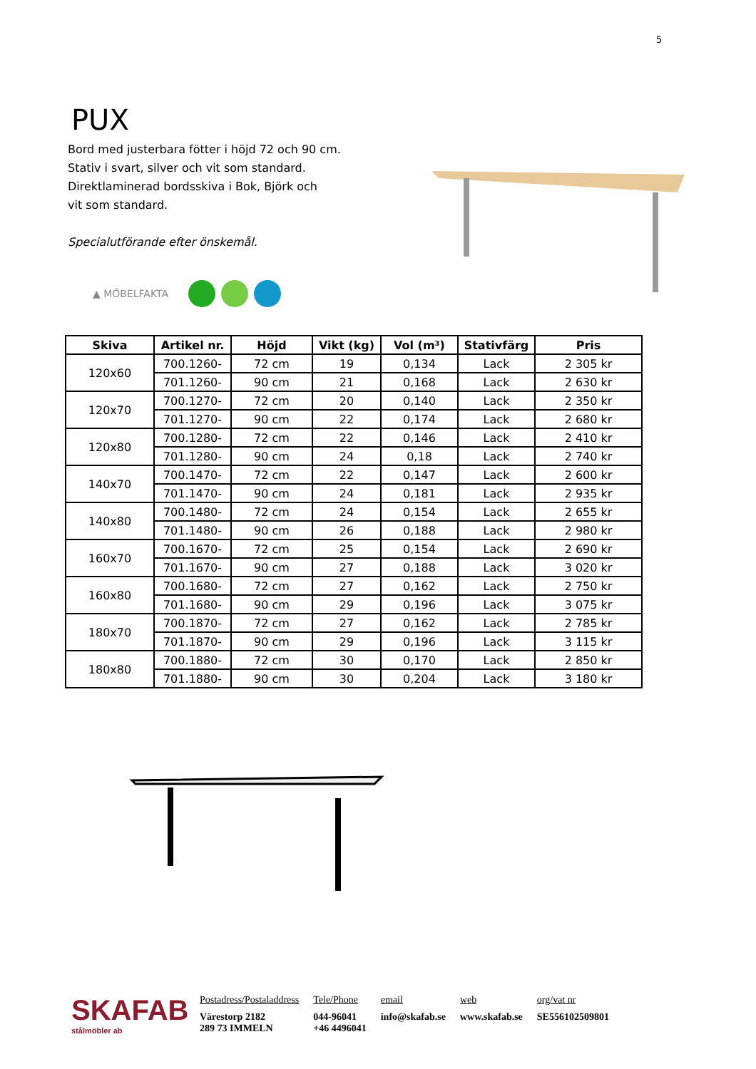5
PUX
Bord med justerbara fötter i höjd 72 och 90 cm.
Stativ i svart, silver och vit som standard.
Direktlaminerad bordsskiva i Bok, Björk och
vit som standard.
Specialutförande efter önskemål.
▲ MÖBELFAKTA
| Skiva | Artikel nr. | Höjd | Vikt (kg) | Vol (m³) | Stativfärg | Pris |
| --- | --- | --- | --- | --- | --- | --- |
| 120x60 | 700.1260- | 72 cm | 19 | 0,134 | Lack | 2 305 kr |
| | 701.1260- | 90 cm | 21 | 0,168 | Lack | 2 630 kr |
| 120x70 | 700.1270- | 72 cm | 20 | 0,140 | Lack | 2 350 kr |
| | 701.1270- | 90 cm | 22 | 0,174 | Lack | 2 680 kr |
| 120x80 | 700.1280- | 72 cm | 22 | 0,146 | Lack | 2 410 kr |
| | 701.1280- | 90 cm | 24 | 0,18 | Lack | 2 740 kr |
| 140x70 | 700.1470- | 72 cm | 22 | 0,147 | Lack | 2 600 kr |
| | 701.1470- | 90 cm | 24 | 0,181 | Lack | 2 935 kr |
| 140x80 | 700.1480- | 72 cm | 24 | 0,154 | Lack | 2 655 kr |
| | 701.1480- | 90 cm | 26 | 0,188 | Lack | 2 980 kr |
| 160x70 | 700.1670- | 72 cm | 25 | 0,154 | Lack | 2 690 kr |
| | 701.1670- | 90 cm | 27 | 0,188 | Lack | 3 020 kr |
| 160x80 | 700.1680- | 72 cm | 27 | 0,162 | Lack | 2 750 kr |
| | 701.1680- | 90 cm | 29 | 0,196 | Lack | 3 075 kr |
| 180x70 | 700.1870- | 72 cm | 27 | 0,162 | Lack | 2 785 kr |
| | 701.1870- | 90 cm | 29 | 0,196 | Lack | 3 115 kr |
| 180x80 | 700.1880- | 72 cm | 30 | 0,170 | Lack | 2 850 kr |
| | 701.1880- | 90 cm | 30 | 0,204 | Lack | 3 180 kr |
SKAFAB
stålmöbler ab
Postadress/Postaladdress
Värestorp 2182
289 73 IMMELN
Tele/Phone
044-96041
+46 4496041
email
info@skafab.se
web
www.skafab.se
org/vat nr
SE556102509801